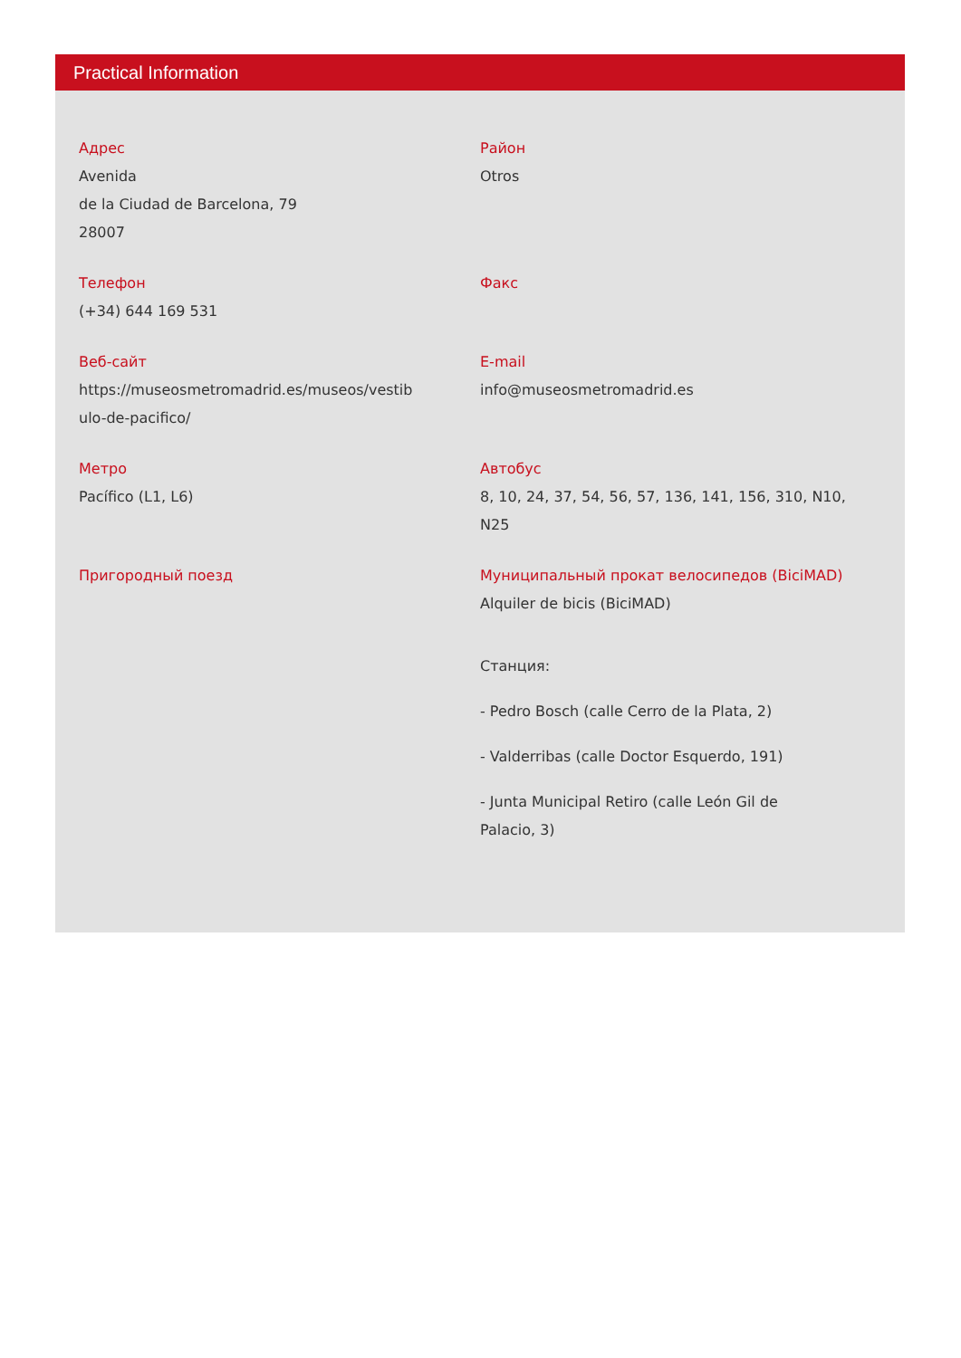Practical Information
Адрес
Avenida
de la Ciudad de Barcelona, 79
28007
Район
Otros
Телефон
(+34) 644 169 531
Факс
Веб-сайт
https://museosmetromadrid.es/museos/vestib
ulo-de-pacifico/
E-mail
info@museosmetromadrid.es
Метро
Pacífico (L1, L6)
Автобус
8, 10, 24, 37, 54, 56, 57, 136, 141, 156, 310, N10,
N25
Пригородный поезд Муниципальный прокат велосипедов (BiciMAD)
Alquiler de bicis (BiciMAD)
Станция:
- Pedro Bosch (calle Cerro de la Plata, 2)
- Valderribas (calle Doctor Esquerdo, 191)
- Junta Municipal Retiro (calle León Gil de
Palacio, 3)